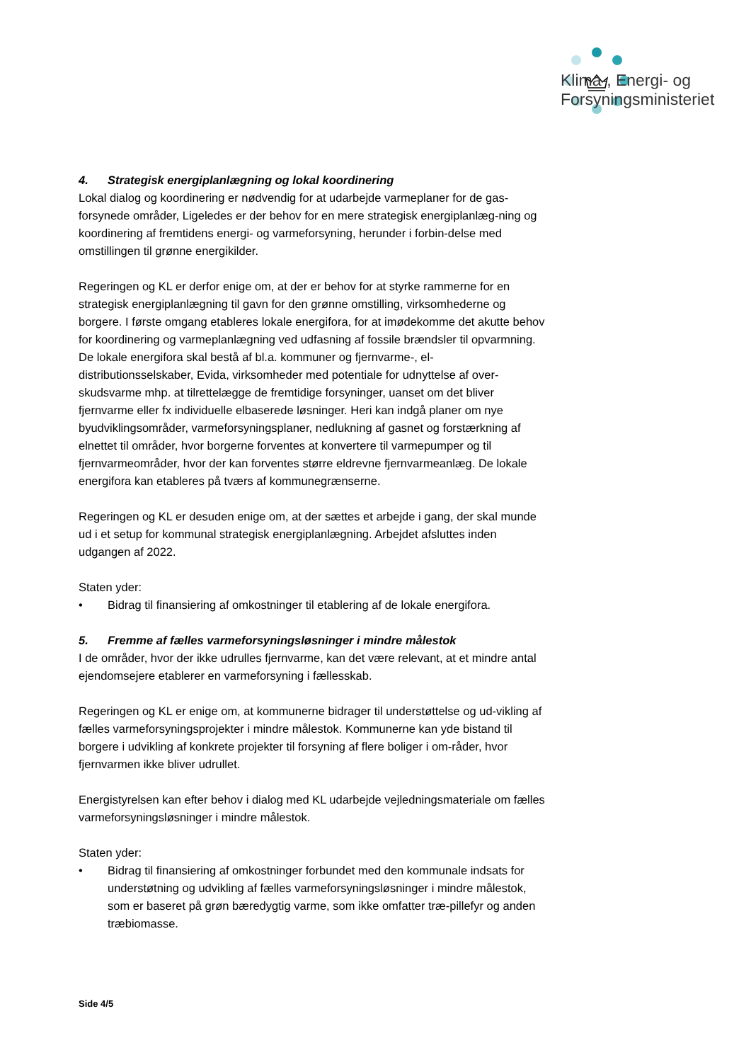Klima-, Energi- og
Forsyningsministeriet
4. Strategisk energiplanlægning og lokal koordinering
Lokal dialog og koordinering er nødvendig for at udarbejde varmeplaner for de gas-forsynede områder, Ligeledes er der behov for en mere strategisk energiplanlæg-ning og koordinering af fremtidens energi- og varmeforsyning, herunder i forbin-delse med omstillingen til grønne energikilder.
Regeringen og KL er derfor enige om, at der er behov for at styrke rammerne for en strategisk energiplanlægning til gavn for den grønne omstilling, virksomhederne og borgere. I første omgang etableres lokale energifora, for at imødekomme det akutte behov for koordinering og varmeplanlægning ved udfasning af fossile brændsler til opvarmning. De lokale energifora skal bestå af bl.a. kommuner og fjernvarme-, el-distributionsselskaber, Evida, virksomheder med potentiale for udnyttelse af over-skudsvarme mhp. at tilrettelægge de fremtidige forsyninger, uanset om det bliver fjernvarme eller fx individuelle elbaserede løsninger. Heri kan indgå planer om nye byudviklingsområder, varmeforsyningsplaner, nedlukning af gasnet og forstærkning af elnettet til områder, hvor borgerne forventes at konvertere til varmepumper og til fjernvarmeområder, hvor der kan forventes større eldrevne fjernvarmeanlæg. De lokale energifora kan etableres på tværs af kommunegrænserne.
Regeringen og KL er desuden enige om, at der sættes et arbejde i gang, der skal munde ud i et setup for kommunal strategisk energiplanlægning. Arbejdet afsluttes inden udgangen af 2022.
Staten yder:
• Bidrag til finansiering af omkostninger til etablering af de lokale energifora.
5. Fremme af fælles varmeforsyningsløsninger i mindre målestok
I de områder, hvor der ikke udrulles fjernvarme, kan det være relevant, at et mindre antal ejendomsejere etablerer en varmeforsyning i fællesskab.
Regeringen og KL er enige om, at kommunerne bidrager til understøttelse og ud-vikling af fælles varmeforsyningsprojekter i mindre målestok. Kommunerne kan yde bistand til borgere i udvikling af konkrete projekter til forsyning af flere boliger i om-råder, hvor fjernvarmen ikke bliver udrullet.
Energistyrelsen kan efter behov i dialog med KL udarbejde vejledningsmateriale om fælles varmeforsyningsløsninger i mindre målestok.
Staten yder:
• Bidrag til finansiering af omkostninger forbundet med den kommunale indsats for understøtning og udvikling af fælles varmeforsyningsløsninger i mindre målestok, som er baseret på grøn bæredygtig varme, som ikke omfatter træ-pillefyr og anden træbiomasse.
Side 4/5